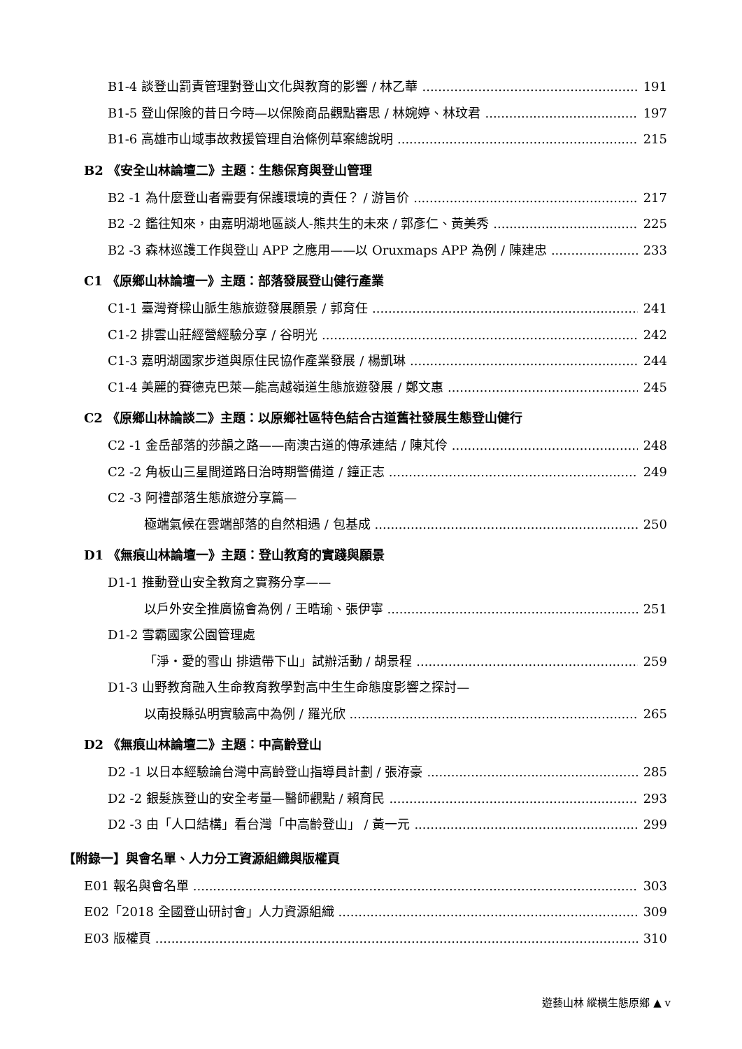B1-4 談登山罰責管理對登山文化與教育的影響 / 林乙華 191
B1-5 登山保險的昔日今時—以保險商品觀點審思 / 林婉婷、林玟君 197
B1-6 高雄市山域事故救援管理自治條例草案總說明 215
B2 《安全山林論壇二》主題：生態保育與登山管理
B2 -1 為什麼登山者需要有保護環境的責任？ / 游旨价 217
B2 -2 鑑往知來，由嘉明湖地區談人-熊共生的未來 / 郭彥仁、黃美秀 225
B2 -3 森林巡護工作與登山 APP 之應用——以 Oruxmaps APP 為例 / 陳建忠 233
C1 《原鄉山林論壇一》主題：部落發展登山健行產業
C1-1 臺灣脊樑山脈生態旅遊發展願景 / 郭育任 241
C1-2 排雲山莊經營經驗分享 / 谷明光 242
C1-3 嘉明湖國家步道與原住民協作產業發展 / 楊凱琳 244
C1-4 美麗的賽德克巴萊—能高越嶺道生態旅遊發展 / 鄭文惠 245
C2 《原鄉山林論談二》主題：以原鄉社區特色結合古道舊社發展生態登山健行
C2 -1 金岳部落的莎韻之路——南澳古道的傳承連結 / 陳芃伶 248
C2 -2 角板山三星間道路日治時期警備道 / 鐘正志 249
C2 -3 阿禮部落生態旅遊分享篇—
極端氣候在雲端部落的自然相遇 / 包基成 250
D1 《無痕山林論壇一》主題：登山教育的實踐與願景
D1-1 推動登山安全教育之實務分享——
以戶外安全推廣協會為例 / 王晧瑜、張伊寧 251
D1-2 雪霸國家公園管理處
「淨・愛的雪山 排遺帶下山」試辦活動 / 胡景程 259
D1-3 山野教育融入生命教育教學對高中生生命態度影響之探討—
以南投縣弘明實驗高中為例 / 羅光欣 265
D2 《無痕山林論壇二》主題：中高齡登山
D2 -1 以日本經驗論台灣中高齡登山指導員計劃 / 張洊豪 285
D2 -2 銀髮族登山的安全考量—醫師觀點 / 賴育民 293
D2 -3 由「人口結構」看台灣「中高齡登山」 / 黃一元 299
【附錄一】與會名單、人力分工資源組織與版權頁
E01 報名與會名單 303
E02「2018 全國登山研討會」人力資源組織 309
E03 版權頁 310
遊藝山林 縱橫生態原鄉 ▲ v